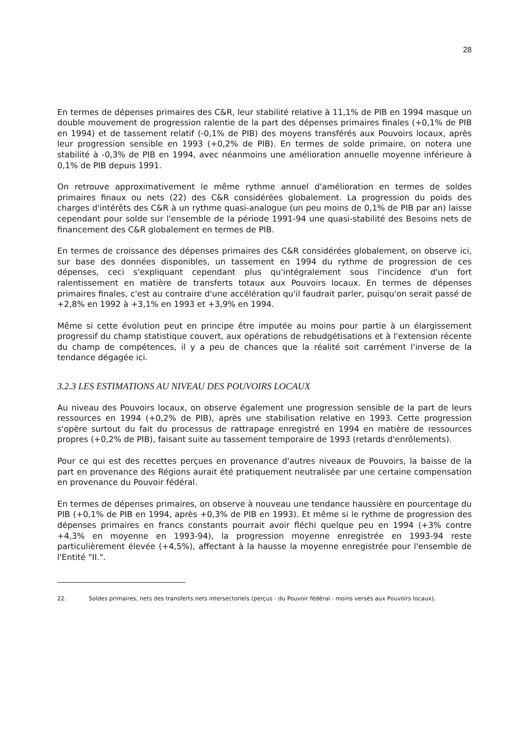28
En termes de dépenses primaires des C&R, leur stabilité relative à 11,1% de PIB en 1994 masque un double mouvement de progression ralentie de la part des dépenses primaires finales (+0,1% de PIB en 1994) et de tassement relatif (-0,1% de PIB) des moyens transférés aux Pouvoirs locaux, après leur progression sensible en 1993 (+0,2% de PIB). En termes de solde primaire, on notera une stabilité à -0,3% de PIB en 1994, avec néanmoins une amélioration annuelle moyenne inférieure à 0,1% de PIB depuis 1991.
On retrouve approximativement le même rythme annuel d'amélioration en termes de soldes primaires finaux ou nets (22) des C&R considérées globalement. La progression du poids des charges d'intérêts des C&R à un rythme quasi-analogue (un peu moins de 0,1% de PIB par an) laisse cependant pour solde sur l'ensemble de la période 1991-94 une quasi-stabilité des Besoins nets de financement des C&R globalement en termes de PIB.
En termes de croissance des dépenses primaires des C&R considérées globalement, on observe ici, sur base des données disponibles, un tassement en 1994 du rythme de progression de ces dépenses, ceci s'expliquant cependant plus qu'intégralement sous l'incidence d'un fort ralentissement en matière de transferts totaux aux Pouvoirs locaux. En termes de dépenses primaires finales, c'est au contraire d'une accélération qu'il faudrait parler, puisqu'on serait passé de +2,8% en 1992 à +3,1% en 1993 et +3,9% en 1994.
Même si cette évolution peut en principe être imputée au moins pour partie à un élargissement progressif du champ statistique couvert, aux opérations de rebudgétisations et à l'extension récente du champ de compétences, il y a peu de chances que la réalité soit carrément l'inverse de la tendance dégagée ici.
3.2.3 LES ESTIMATIONS AU NIVEAU DES POUVOIRS LOCAUX
Au niveau des Pouvoirs locaux, on observe également une progression sensible de la part de leurs ressources en 1994 (+0,2% de PIB), après une stabilisation relative en 1993. Cette progression s'opère surtout du fait du processus de rattrapage enregistré en 1994 en matière de ressources propres (+0,2% de PIB), faisant suite au tassement temporaire de 1993 (retards d'enrôlements).
Pour ce qui est des recettes perçues en provenance d'autres niveaux de Pouvoirs, la baisse de la part en provenance des Régions aurait été pratiquement neutralisée par une certaine compensation en provenance du Pouvoir fédéral.
En termes de dépenses primaires, on observe à nouveau une tendance haussière en pourcentage du PIB (+0,1% de PIB en 1994, après +0,3% de PIB en 1993). Et même si le rythme de progression des dépenses primaires en francs constants pourrait avoir fléchi quelque peu en 1994 (+3% contre +4,3% en moyenne en 1993-94), la progression moyenne enregistrée en 1993-94 reste particulièrement élevée (+4,5%), affectant à la hausse la moyenne enregistrée pour l'ensemble de l'Entité "II.".
22. Soldes primaires, nets des transferts nets intersectoriels (perçus - du Pouvoir fédéral - moins versés aux Pouvoirs locaux).